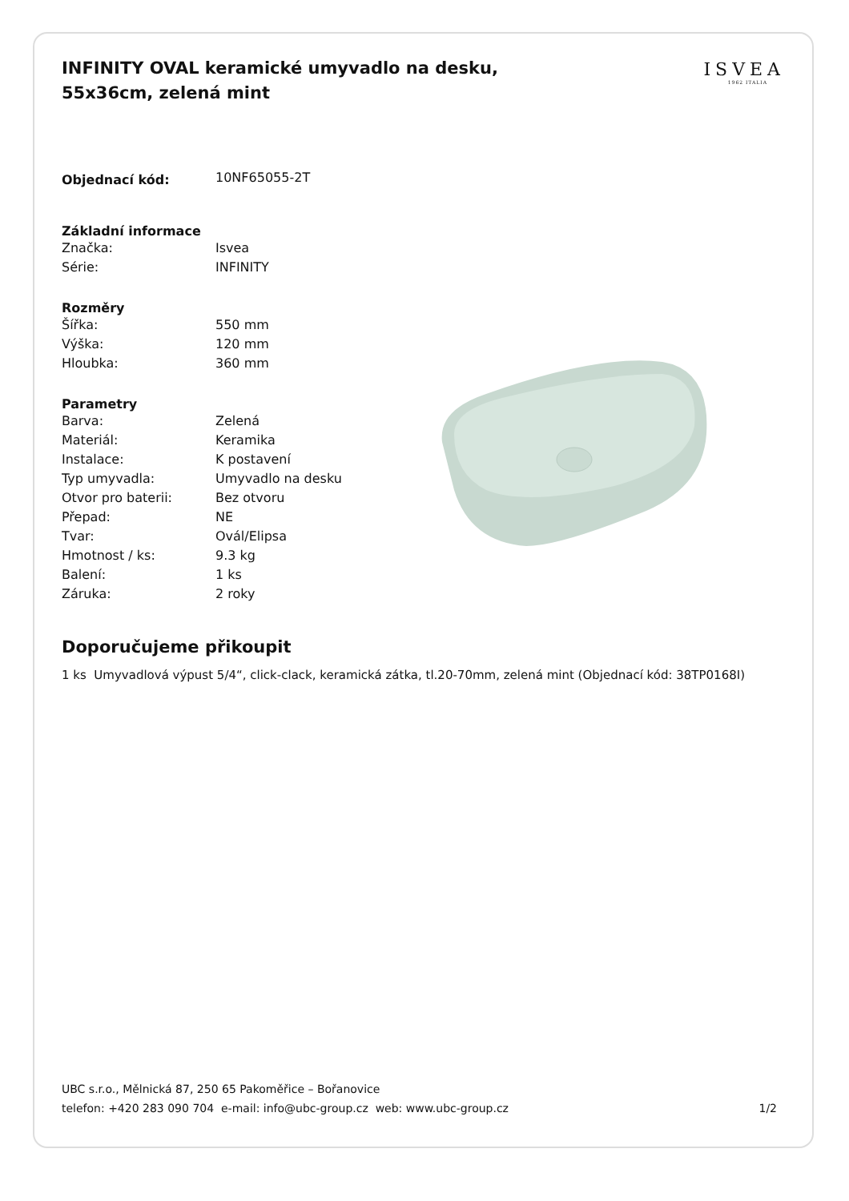INFINITY OVAL keramické umyvadlo na desku, 55x36cm, zelená mint
ISVEA
1962 ITALIA
| Objednací kód: | 10NF65055-2T |
| Základní informace | |
| Značka: | Isvea |
| Série: | INFINITY |
| Rozměry | |
| Šířka: | 550 mm |
| Výška: | 120 mm |
| Hloubka: | 360 mm |
| Parametry | |
| Barva: | Zelená |
| Materiál: | Keramika |
| Instalace: | K postavení |
| Typ umyvadla: | Umyvadlo na desku |
| Otvor pro baterii: | Bez otvoru |
| Přepad: | NE |
| Tvar: | Ovál/Elipsa |
| Hmotnost / ks: | 9.3 kg |
| Balení: | 1 ks |
| Záruka: | 2 roky |
Doporučujeme přikoupit
1 ks Umyvadlová výpust 5/4“, click-clack, keramická zátka, tl.20-70mm, zelená mint (Objednací kód: 38TP0168I)
UBC s.r.o., Mělnická 87, 250 65 Pakoměřice – Bořanovice
telefon: +420 283 090 704 e-mail: info@ubc-group.cz web: www.ubc-group.cz
1/2